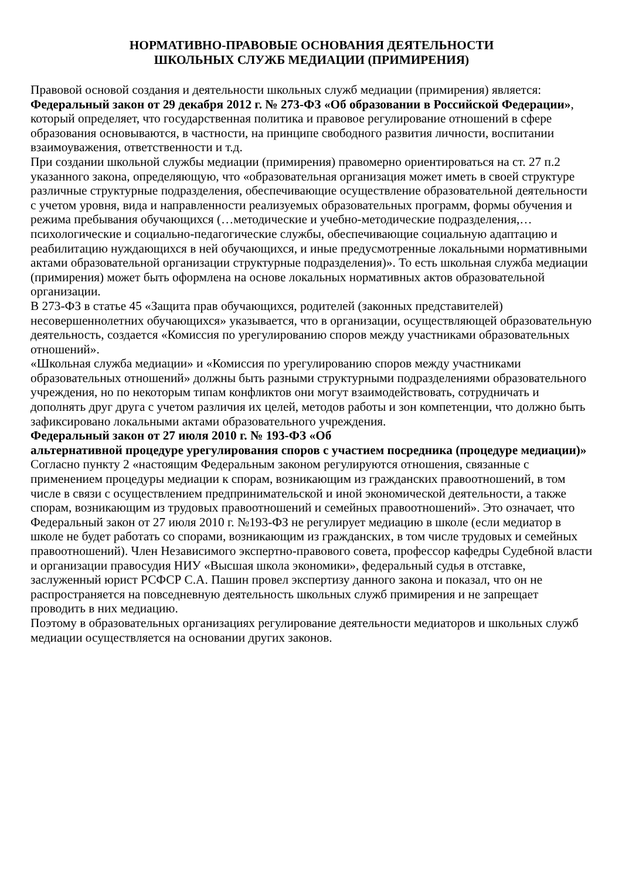НОРМАТИВНО-ПРАВОВЫЕ ОСНОВАНИЯ ДЕЯТЕЛЬНОСТИ
ШКОЛЬНЫХ СЛУЖБ МЕДИАЦИИ (ПРИМИРЕНИЯ)
Правовой основой создания и деятельности школьных служб медиации (примирения) является:
Федеральный закон от 29 декабря 2012 г. № 273-ФЗ «Об образовании в Российской Федерации», который определяет, что государственная политика и правовое регулирование отношений в сфере образования основываются, в частности, на принципе свободного развития личности, воспитании взаимоуважения, ответственности и т.д.
При создании школьной службы медиации (примирения) правомерно ориентироваться на ст. 27 п.2 указанного закона, определяющую, что «образовательная организация может иметь в своей структуре различные структурные подразделения, обеспечивающие осуществление образовательной деятельности с учетом уровня, вида и направленности реализуемых образовательных программ, формы обучения и режима пребывания обучающихся (…методические и учебно-методические подразделения,… психологические и социально-педагогические службы, обеспечивающие социальную адаптацию и реабилитацию нуждающихся в ней обучающихся, и иные предусмотренные локальными нормативными актами образовательной организации структурные подразделения)». То есть школьная служба медиации (примирения) может быть оформлена на основе локальных нормативных актов образовательной организации.
В 273-ФЗ в статье 45 «Защита прав обучающихся, родителей (законных представителей) несовершеннолетних обучающихся» указывается, что в организации, осуществляющей образовательную деятельность, создается «Комиссия по урегулированию споров между участниками образовательных отношений».
«Школьная служба медиации» и «Комиссия по урегулированию споров между участниками образовательных отношений» должны быть разными структурными подразделениями образовательного учреждения, но по некоторым типам конфликтов они могут взаимодействовать, сотрудничать и дополнять друг друга с учетом различия их целей, методов работы и зон компетенции, что должно быть зафиксировано локальными актами образовательного учреждения.
Федеральный закон от 27 июля 2010 г. № 193-ФЗ «Об
альтернативной процедуре урегулирования споров с участием посредника (процедуре медиации)»
Согласно пункту 2 «настоящим Федеральным законом регулируются отношения, связанные с применением процедуры медиации к спорам, возникающим из гражданских правоотношений, в том числе в связи с осуществлением предпринимательской и иной экономической деятельности, а также спорам, возникающим из трудовых правоотношений и семейных правоотношений». Это означает, что Федеральный закон от 27 июля 2010 г. №193-ФЗ не регулирует медиацию в школе (если медиатор в школе не будет работать со спорами, возникающим из гражданских, в том числе трудовых и семейных правоотношений). Член Независимого экспертно-правового совета, профессор кафедры Судебной власти и организации правосудия НИУ «Высшая школа экономики», федеральный судья в отставке, заслуженный юрист РСФСР С.А. Пашин провел экспертизу данного закона и показал, что он не распространяется на повседневную деятельность школьных служб примирения и не запрещает проводить в них медиацию.
Поэтому в образовательных организациях регулирование деятельности медиаторов и школьных служб медиации осуществляется на основании других законов.